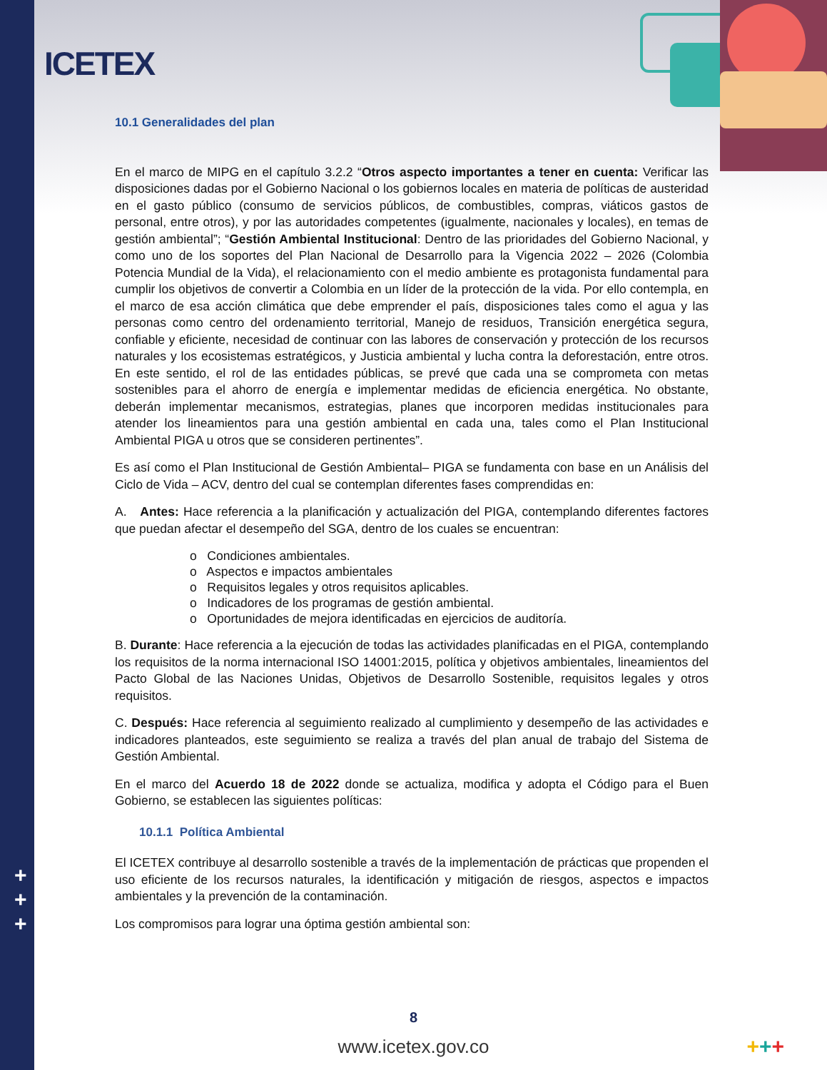ICETEX
10.1 Generalidades del plan
En el marco de MIPG en el capítulo 3.2.2 “Otros aspecto importantes a tener en cuenta: Verificar las disposiciones dadas por el Gobierno Nacional o los gobiernos locales en materia de políticas de austeridad en el gasto público (consumo de servicios públicos, de combustibles, compras, viáticos gastos de personal, entre otros), y por las autoridades competentes (igualmente, nacionales y locales), en temas de gestión ambiental”; “Gestión Ambiental Institucional: Dentro de las prioridades del Gobierno Nacional, y como uno de los soportes del Plan Nacional de Desarrollo para la Vigencia 2022 – 2026 (Colombia Potencia Mundial de la Vida), el relacionamiento con el medio ambiente es protagonista fundamental para cumplir los objetivos de convertir a Colombia en un líder de la protección de la vida. Por ello contempla, en el marco de esa acción climática que debe emprender el país, disposiciones tales como el agua y las personas como centro del ordenamiento territorial, Manejo de residuos, Transición energética segura, confiable y eficiente, necesidad de continuar con las labores de conservación y protección de los recursos naturales y los ecosistemas estratégicos, y Justicia ambiental y lucha contra la deforestación, entre otros. En este sentido, el rol de las entidades públicas, se prevé que cada una se comprometa con metas sostenibles para el ahorro de energía e implementar medidas de eficiencia energética. No obstante, deberán implementar mecanismos, estrategias, planes que incorporen medidas institucionales para atender los lineamientos para una gestión ambiental en cada una, tales como el Plan Institucional Ambiental PIGA u otros que se consideren pertinentes”.
Es así como el Plan Institucional de Gestión Ambiental– PIGA se fundamenta con base en un Análisis del Ciclo de Vida – ACV, dentro del cual se contemplan diferentes fases comprendidas en:
A. Antes: Hace referencia a la planificación y actualización del PIGA, contemplando diferentes factores que puedan afectar el desempeño del SGA, dentro de los cuales se encuentran:
o Condiciones ambientales.
o Aspectos e impactos ambientales
o Requisitos legales y otros requisitos aplicables.
o Indicadores de los programas de gestión ambiental.
o Oportunidades de mejora identificadas en ejercicios de auditoría.
B. Durante: Hace referencia a la ejecución de todas las actividades planificadas en el PIGA, contemplando los requisitos de la norma internacional ISO 14001:2015, política y objetivos ambientales, lineamientos del Pacto Global de las Naciones Unidas, Objetivos de Desarrollo Sostenible, requisitos legales y otros requisitos.
C. Después: Hace referencia al seguimiento realizado al cumplimiento y desempeño de las actividades e indicadores planteados, este seguimiento se realiza a través del plan anual de trabajo del Sistema de Gestión Ambiental.
En el marco del Acuerdo 18 de 2022 donde se actualiza, modifica y adopta el Código para el Buen Gobierno, se establecen las siguientes políticas:
10.1.1 Política Ambiental
El ICETEX contribuye al desarrollo sostenible a través de la implementación de prácticas que propenden el uso eficiente de los recursos naturales, la identificación y mitigación de riesgos, aspectos e impactos ambientales y la prevención de la contaminación.
Los compromisos para lograr una óptima gestión ambiental son:
+
+
+
8
www.icetex.gov.co
+++